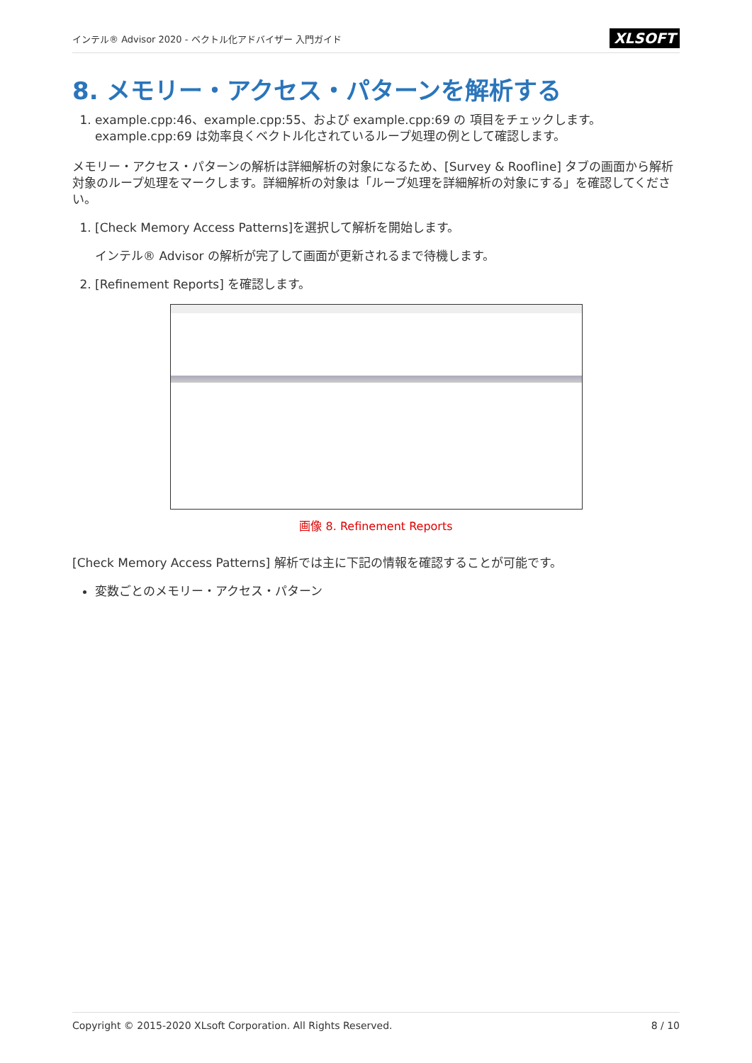インテル® Advisor 2020 - ベクトル化アドバイザー 入門ガイド XLSOFT
8. メモリー・アクセス・パターンを解析する
1. example.cpp:46、example.cpp:55、および example.cpp:69 の 項目をチェックします。example.cpp:69 は効率良くベクトル化されているループ処理の例として確認します。
メモリー・アクセス・パターンの解析は詳細解析の対象になるため、[Survey & Roofline] タブの画面から解析対象のループ処理をマークします。詳細解析の対象は「ループ処理を詳細解析の対象にする」を確認してください。
1. [Check Memory Access Patterns]を選択して解析を開始します。
インテル® Advisor の解析が完了して画面が更新されるまで待機します。
2. [Refinement Reports] を確認します。
画像 8. Refinement Reports
[Check Memory Access Patterns] 解析では主に下記の情報を確認することが可能です。
変数ごとのメモリー・アクセス・パターン
Copyright © 2015-2020 XLsoft Corporation. All Rights Reserved. 8 / 10